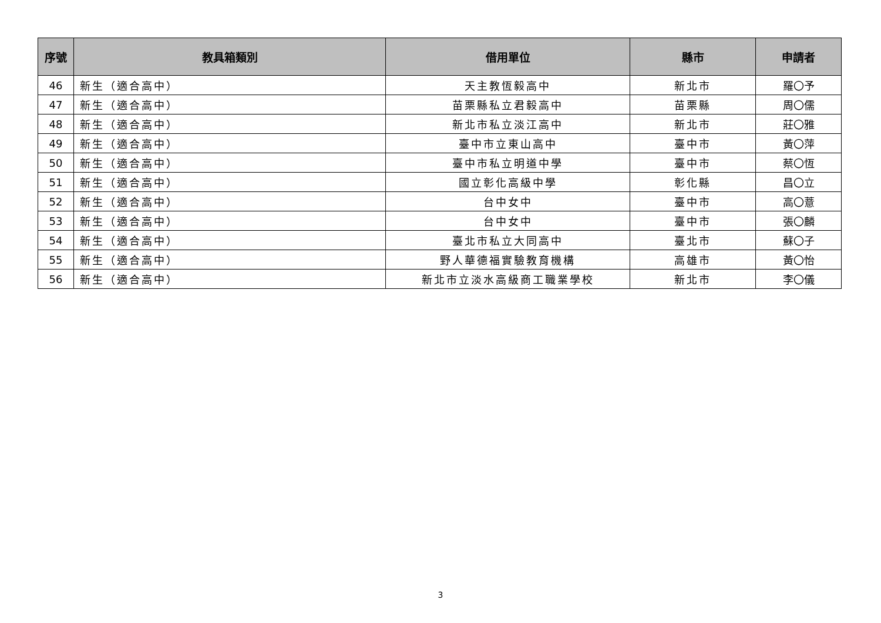| 序號 | 教具箱類別 | 借用單位 | 縣市 | 申請者 |
| --- | --- | --- | --- | --- |
| 46 | 新生（適合高中） | 天主教恆毅高中 | 新北市 | 羅〇予 |
| 47 | 新生（適合高中） | 苗栗縣私立君毅高中 | 苗栗縣 | 周〇儒 |
| 48 | 新生（適合高中） | 新北市私立淡江高中 | 新北市 | 莊〇雅 |
| 49 | 新生（適合高中） | 臺中市立東山高中 | 臺中市 | 黃〇萍 |
| 50 | 新生（適合高中） | 臺中市私立明道中學 | 臺中市 | 蔡〇恆 |
| 51 | 新生（適合高中） | 國立彰化高級中學 | 彰化縣 | 昌〇立 |
| 52 | 新生（適合高中） | 台中女中 | 臺中市 | 高〇薏 |
| 53 | 新生（適合高中） | 台中女中 | 臺中市 | 張〇麟 |
| 54 | 新生（適合高中） | 臺北市私立大同高中 | 臺北市 | 蘇〇子 |
| 55 | 新生（適合高中） | 野人華德福實驗教育機構 | 高雄市 | 黃〇怡 |
| 56 | 新生（適合高中） | 新北市立淡水高級商工職業學校 | 新北市 | 李〇儀 |
3